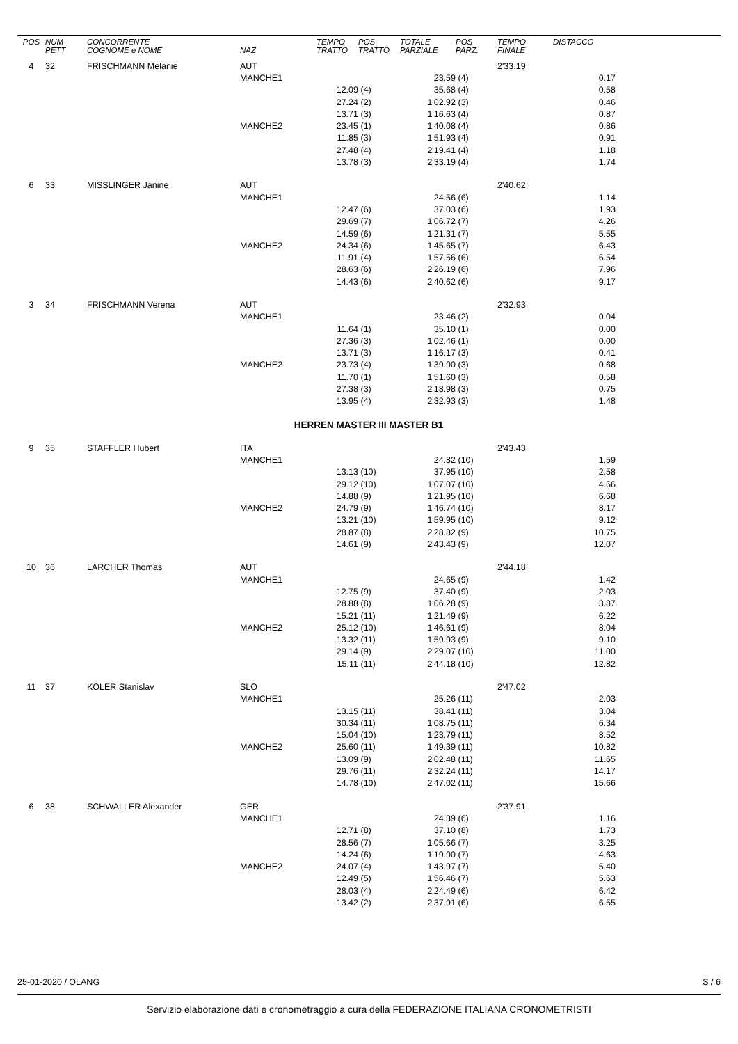| POS | NUM PETT | CONCORRENTE COGNOME e NOME | NAZ | TEMPO TRATTO | POS TRATTO | TOTALE PARZIALE | POS PARZ. | TEMPO FINALE | DISTACCO | |
| --- | --- | --- | --- | --- | --- | --- | --- | --- | --- | --- |
| 4 | 32 | FRISCHMANN Melanie | AUT | | | | | 2'33.19 | | |
| | | | MANCHE1 | | | 23.59 | (4) | | 0.17 | |
| | | | | 12.09 | (4) | 35.68 | (4) | | 0.58 | |
| | | | | 27.24 | (2) | 1'02.92 | (3) | | 0.46 | |
| | | | | 13.71 | (3) | 1'16.63 | (4) | | 0.87 | |
| | | | MANCHE2 | 23.45 | (1) | 1'40.08 | (4) | | 0.86 | |
| | | | | 11.85 | (3) | 1'51.93 | (4) | | 0.91 | |
| | | | | 27.48 | (4) | 2'19.41 | (4) | | 1.18 | |
| | | | | 13.78 | (3) | 2'33.19 | (4) | | 1.74 | |
| 6 | 33 | MISSLINGER Janine | AUT | | | | | 2'40.62 | | |
| | | | MANCHE1 | | | 24.56 | (6) | | 1.14 | |
| | | | | 12.47 | (6) | 37.03 | (6) | | 1.93 | |
| | | | | 29.69 | (7) | 1'06.72 | (7) | | 4.26 | |
| | | | | 14.59 | (6) | 1'21.31 | (7) | | 5.55 | |
| | | | MANCHE2 | 24.34 | (6) | 1'45.65 | (7) | | 6.43 | |
| | | | | 11.91 | (4) | 1'57.56 | (6) | | 6.54 | |
| | | | | 28.63 | (6) | 2'26.19 | (6) | | 7.96 | |
| | | | | 14.43 | (6) | 2'40.62 | (6) | | 9.17 | |
| 3 | 34 | FRISCHMANN Verena | AUT | | | | | 2'32.93 | | |
| | | | MANCHE1 | | | 23.46 | (2) | | 0.04 | |
| | | | | 11.64 | (1) | 35.10 | (1) | | 0.00 | |
| | | | | 27.36 | (3) | 1'02.46 | (1) | | 0.00 | |
| | | | | 13.71 | (3) | 1'16.17 | (3) | | 0.41 | |
| | | | MANCHE2 | 23.73 | (4) | 1'39.90 | (3) | | 0.68 | |
| | | | | 11.70 | (1) | 1'51.60 | (3) | | 0.58 | |
| | | | | 27.38 | (3) | 2'18.98 | (3) | | 0.75 | |
| | | | | 13.95 | (4) | 2'32.93 | (3) | | 1.48 | |
| | | | HERREN MASTER III MASTER B1 | | | | | | | |
| 9 | 35 | STAFFLER Hubert | ITA | | | | | 2'43.43 | | |
| | | | MANCHE1 | | | 24.82 | (10) | | 1.59 | |
| | | | | 13.13 | (10) | 37.95 | (10) | | 2.58 | |
| | | | | 29.12 | (10) | 1'07.07 | (10) | | 4.66 | |
| | | | | 14.88 | (9) | 1'21.95 | (10) | | 6.68 | |
| | | | MANCHE2 | 24.79 | (9) | 1'46.74 | (10) | | 8.17 | |
| | | | | 13.21 | (10) | 1'59.95 | (10) | | 9.12 | |
| | | | | 28.87 | (8) | 2'28.82 | (9) | | 10.75 | |
| | | | | 14.61 | (9) | 2'43.43 | (9) | | 12.07 | |
| 10 | 36 | LARCHER Thomas | AUT | | | | | 2'44.18 | | |
| | | | MANCHE1 | | | 24.65 | (9) | | 1.42 | |
| | | | | 12.75 | (9) | 37.40 | (9) | | 2.03 | |
| | | | | 28.88 | (8) | 1'06.28 | (9) | | 3.87 | |
| | | | | 15.21 | (11) | 1'21.49 | (9) | | 6.22 | |
| | | | MANCHE2 | 25.12 | (10) | 1'46.61 | (9) | | 8.04 | |
| | | | | 13.32 | (11) | 1'59.93 | (9) | | 9.10 | |
| | | | | 29.14 | (9) | 2'29.07 | (10) | | 11.00 | |
| | | | | 15.11 | (11) | 2'44.18 | (10) | | 12.82 | |
| 11 | 37 | KOLER Stanislav | SLO | | | | | 2'47.02 | | |
| | | | MANCHE1 | | | 25.26 | (11) | | 2.03 | |
| | | | | 13.15 | (11) | 38.41 | (11) | | 3.04 | |
| | | | | 30.34 | (11) | 1'08.75 | (11) | | 6.34 | |
| | | | | 15.04 | (10) | 1'23.79 | (11) | | 8.52 | |
| | | | MANCHE2 | 25.60 | (11) | 1'49.39 | (11) | | 10.82 | |
| | | | | 13.09 | (9) | 2'02.48 | (11) | | 11.65 | |
| | | | | 29.76 | (11) | 2'32.24 | (11) | | 14.17 | |
| | | | | 14.78 | (10) | 2'47.02 | (11) | | 15.66 | |
| 6 | 38 | SCHWALLER Alexander | GER | | | | | 2'37.91 | | |
| | | | MANCHE1 | | | 24.39 | (6) | | 1.16 | |
| | | | | 12.71 | (8) | 37.10 | (8) | | 1.73 | |
| | | | | 28.56 | (7) | 1'05.66 | (7) | | 3.25 | |
| | | | | 14.24 | (6) | 1'19.90 | (7) | | 4.63 | |
| | | | MANCHE2 | 24.07 | (4) | 1'43.97 | (7) | | 5.40 | |
| | | | | 12.49 | (5) | 1'56.46 | (7) | | 5.63 | |
| | | | | 28.03 | (4) | 2'24.49 | (6) | | 6.42 | |
| | | | | 13.42 | (2) | 2'37.91 | (6) | | 6.55 | |
25-01-2020 / OLANG S / 6
Servizio elaborazione dati e cronometraggio a cura della FEDERAZIONE ITALIANA CRONOMETRISTI